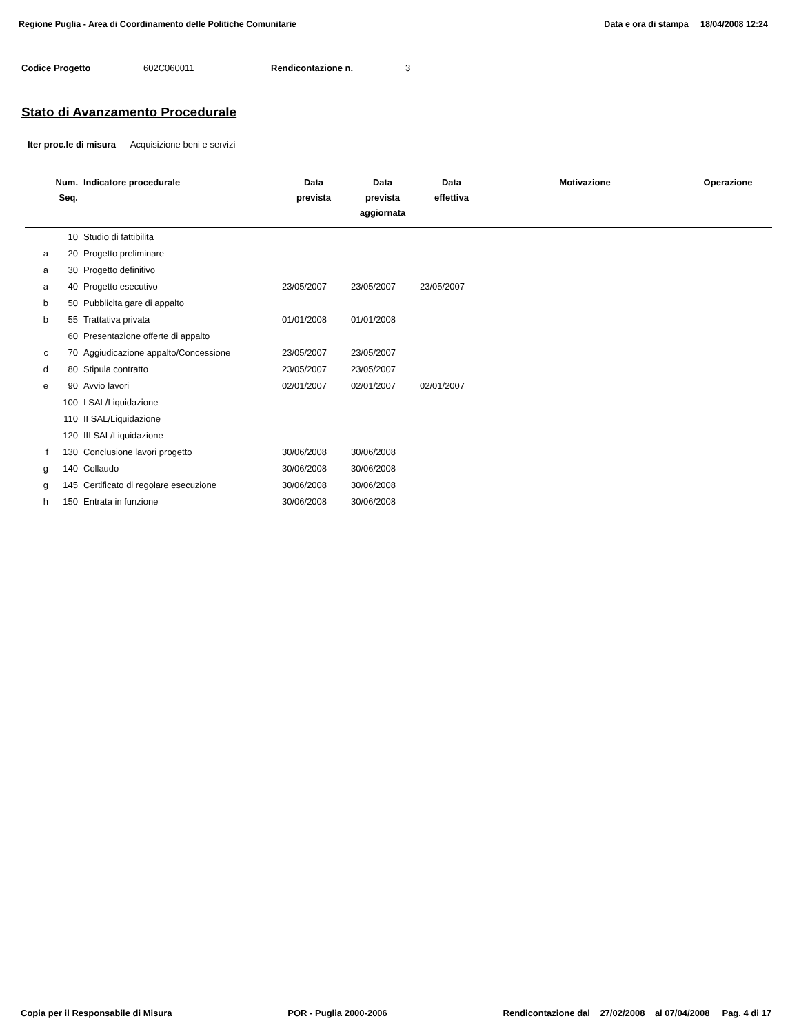Regione Puglia - Area di Coordinamento delle Politiche Comunitarie Data e ora di stampa 18/04/2008 12:24
Codice Progetto 602C060011 Rendicontazione n. 3
Stato di Avanzamento Procedurale
Iter proc.le di misura Acquisizione beni e servizi
| | Num. Seq. | Indicatore procedurale | Data prevista | Data prevista aggiornata | Data effettiva | Motivazione | Operazione |
| --- | --- | --- | --- | --- | --- | --- | --- |
| | 10 | Studio di fattibilita | | | | | |
| a | 20 | Progetto preliminare | | | | | |
| a | 30 | Progetto definitivo | | | | | |
| a | 40 | Progetto esecutivo | 23/05/2007 | 23/05/2007 | 23/05/2007 | | |
| b | 50 | Pubblicita gare di appalto | | | | | |
| b | 55 | Trattativa privata | 01/01/2008 | 01/01/2008 | | | |
| | 60 | Presentazione offerte di appalto | | | | | |
| c | 70 | Aggiudicazione appalto/Concessione | 23/05/2007 | 23/05/2007 | | | |
| d | 80 | Stipula contratto | 23/05/2007 | 23/05/2007 | | | |
| e | 90 | Avvio lavori | 02/01/2007 | 02/01/2007 | 02/01/2007 | | |
| | 100 | I SAL/Liquidazione | | | | | |
| | 110 | II SAL/Liquidazione | | | | | |
| | 120 | III SAL/Liquidazione | | | | | |
| f | 130 | Conclusione lavori progetto | 30/06/2008 | 30/06/2008 | | | |
| g | 140 | Collaudo | 30/06/2008 | 30/06/2008 | | | |
| g | 145 | Certificato di regolare esecuzione | 30/06/2008 | 30/06/2008 | | | |
| h | 150 | Entrata in funzione | 30/06/2008 | 30/06/2008 | | | |
Copia per il Responsabile di Misura POR - Puglia 2000-2006 Rendicontazione dal 27/02/2008 al 07/04/2008 Pag. 4 di 17